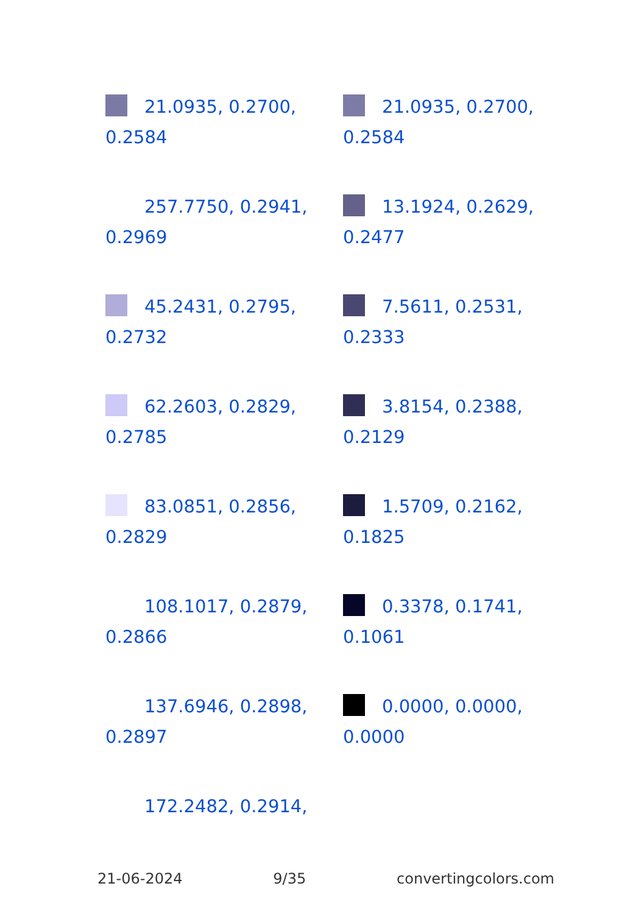21.0935, 0.2700,
0.2584
21.0935, 0.2700,
0.2584
257.7750, 0.2941,
0.2969
13.1924, 0.2629,
0.2477
45.2431, 0.2795,
0.2732
7.5611, 0.2531,
0.2333
62.2603, 0.2829,
0.2785
3.8154, 0.2388,
0.2129
83.0851, 0.2856,
0.2829
1.5709, 0.2162,
0.1825
108.1017, 0.2879,
0.2866
0.3378, 0.1741,
0.1061
137.6946, 0.2898,
0.2897
0.0000, 0.0000,
0.0000
172.2482, 0.2914,
21-06-2024 9/35 convertingcolors.com